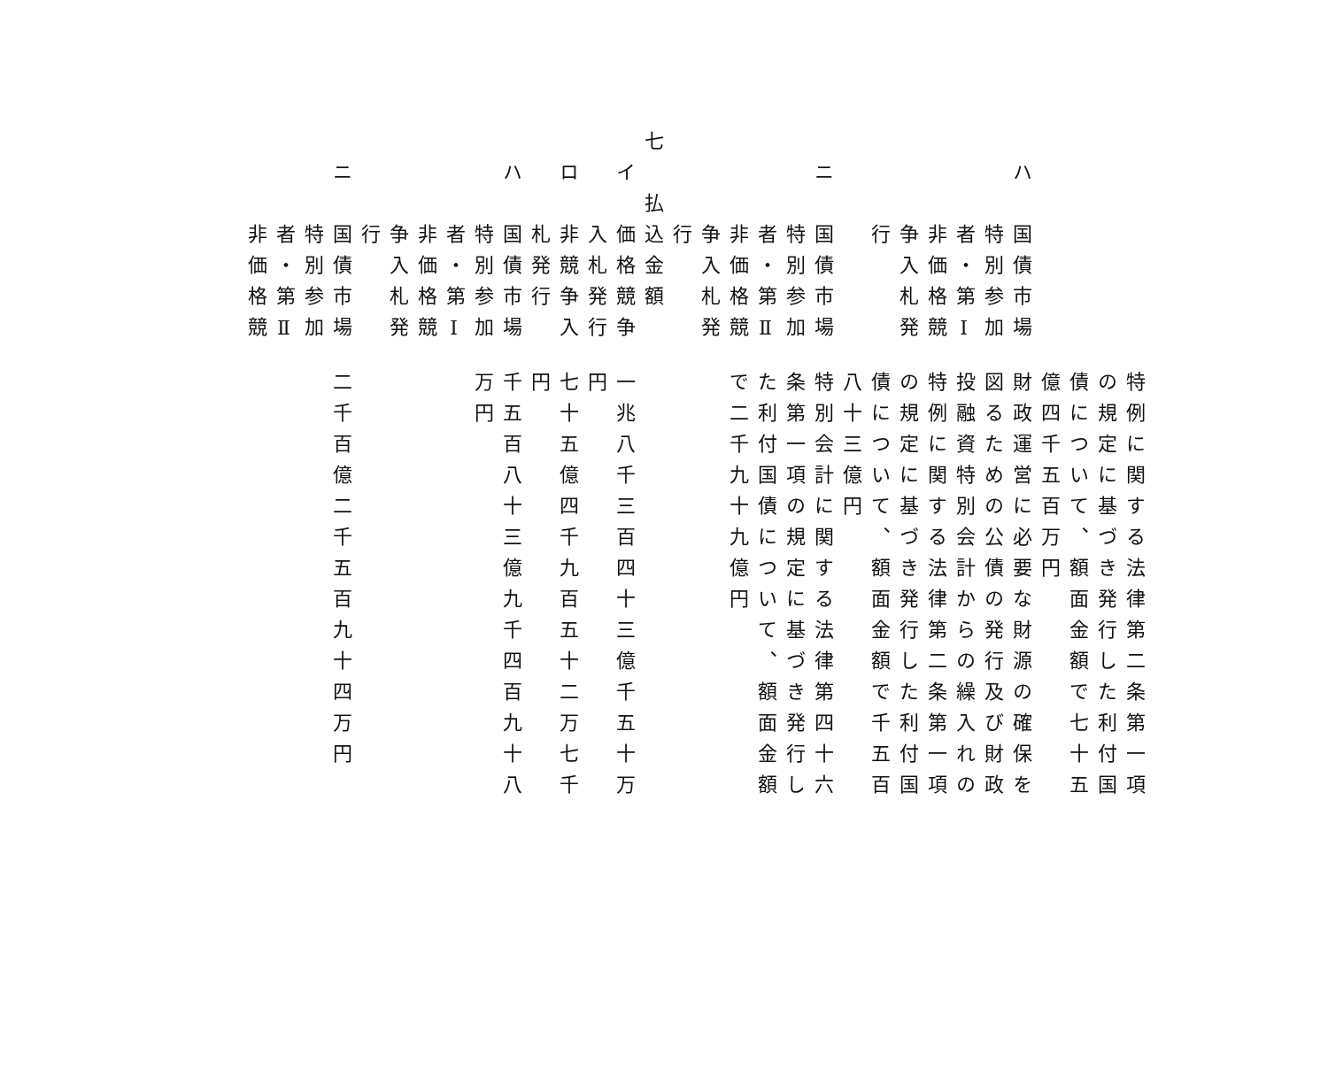ハ　国債市場
　　　特別参加
　　　者・第Ⅰ
　　　非価格競
　　　争入札発
　　　行
　
　ニ　国債市場
　　　特別参加
　　　者・第Ⅱ
　　　非価格競
　　　争入札発
　　　行
七　払込金額
　イ　価格競争
　　　入札発行
　ロ　非競争入
　　　札発行
　ハ　国債市場
　　　特別参加
　　　者・第Ⅰ
　　　非価格競
　　　争入札発
　　　行
　ニ　国債市場
　　　特別参加
　　　者・第Ⅱ
　　　非価格競
特例に関する法律第二条第一項
の規定に基づき発行した利付国
債について、額面金額で七十五
億四千五百万円
財政運営に必要な財源の確保を
図るための公債の発行及び財政
投融資特別会計からの繰入れの
特例に関する法律第二条第一項
の規定に基づき発行した利付国
債について、額面金額で千五百
八十三億円
特別会計に関する法律第四十六
条第一項の規定に基づき発行し
た利付国債について、額面金額
で二千九十九億円
　
　
　
一兆八千三百四十三億千五十万
円
七十五億四千九百五十二万七千
円
千五百八十三億九千四百九十八
万円
　
　
　
　
二千百億二千五百九十四万円